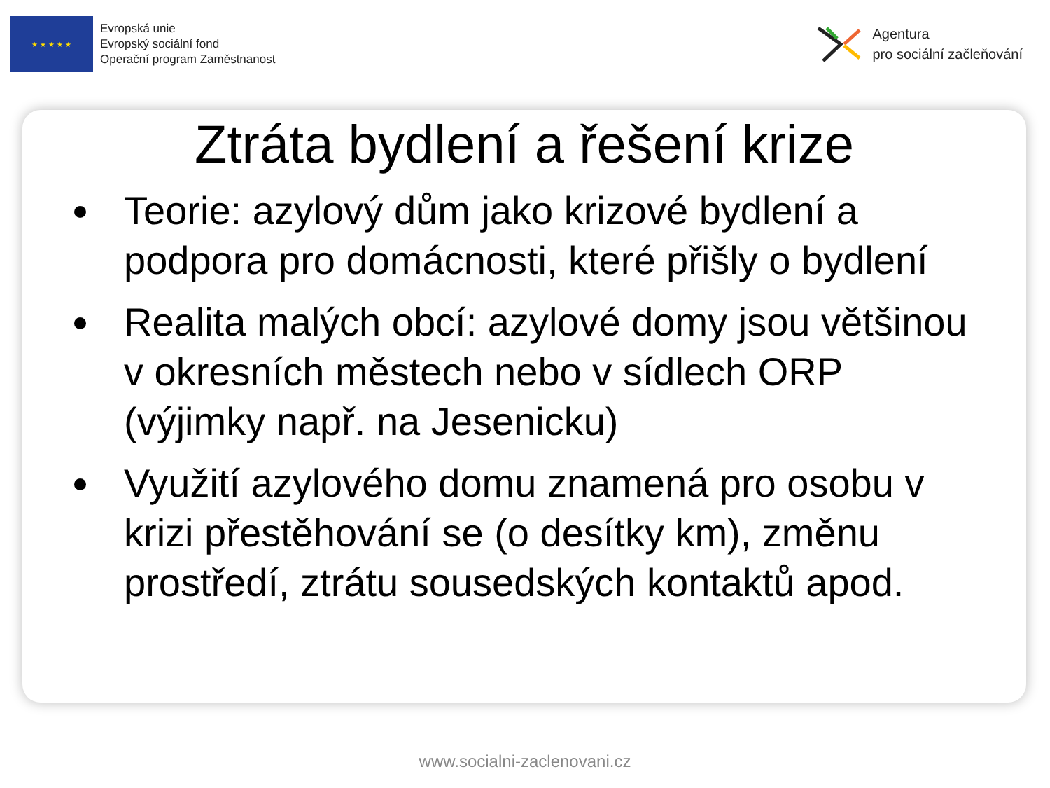★ ★ ★ ★ ★
Evropská unie
Evropský sociální fond
Operační program Zaměstnanost
Agentura
pro sociální začleňování
Ztráta bydlení a řešení krize
Teorie: azylový dům jako krizové bydlení a podpora pro domácnosti, které přišly o bydlení
Realita malých obcí: azylové domy jsou většinou v okresních městech nebo v sídlech ORP (výjimky např. na Jesenicku)
Využití azylového domu znamená pro osobu v krizi přestěhování se (o desítky km), změnu prostředí, ztrátu sousedských kontaktů apod.
www.socialni-zaclenovani.cz